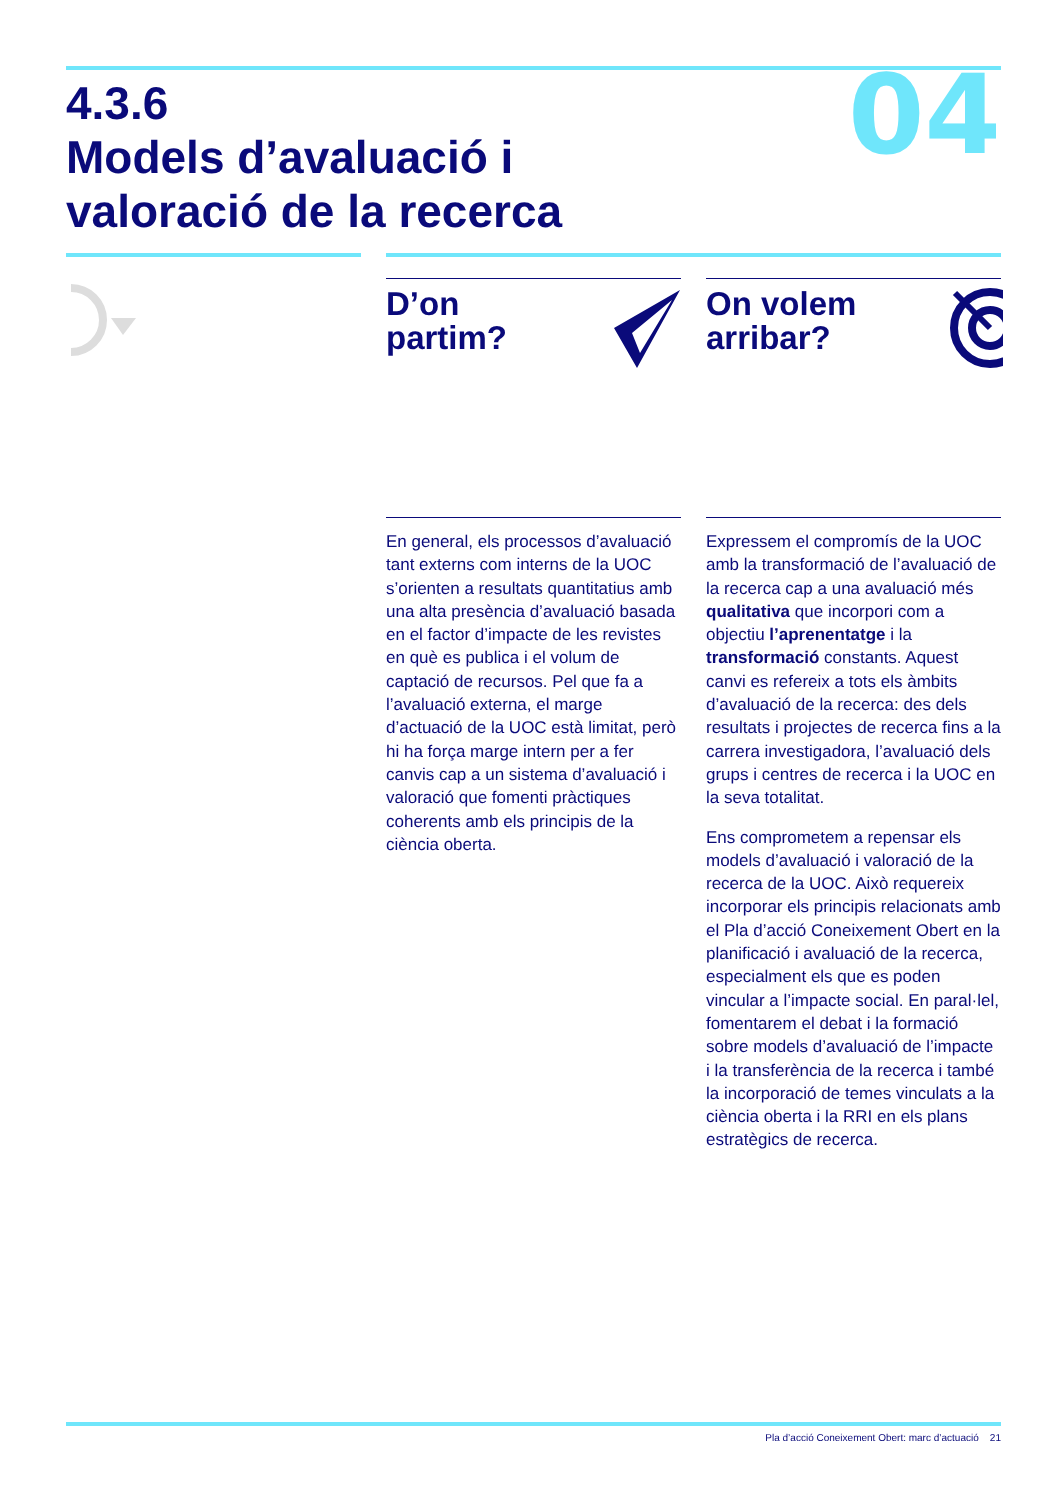04
4.3.6
Models d’avaluació i
valoració de la recerca
D’on
partim?
En general, els processos d’avaluació tant externs com interns de la UOC s’orienten a resultats quantitatius amb una alta presència d’avaluació basada en el factor d’impacte de les revistes en què es publica i el volum de captació de recursos. Pel que fa a l’avaluació externa, el marge d’actuació de la UOC està limitat, però hi ha força marge intern per a fer canvis cap a un sistema d’avaluació i valoració que fomenti pràctiques coherents amb els principis de la ciència oberta.
On volem
arribar?
Expressem el compromís de la UOC amb la transformació de l’avaluació de la recerca cap a una avaluació més qualitativa que incorpori com a objectiu l’aprenentatge i la transformació constants. Aquest canvi es refereix a tots els àmbits d’avaluació de la recerca: des dels resultats i projectes de recerca fins a la carrera investigadora, l’avaluació dels grups i centres de recerca i la UOC en la seva totalitat.
Ens comprometem a repensar els models d’avaluació i valoració de la recerca de la UOC. Això requereix incorporar els principis relacionats amb el Pla d’acció Coneixement Obert en la planificació i avaluació de la recerca, especialment els que es poden vincular a l’impacte social. En paral·lel, fomentarem el debat i la formació sobre models d’avaluació de l’impacte i la transferència de la recerca i també la incorporació de temes vinculats a la ciència oberta i la RRI en els plans estratègics de recerca.
Pla d’acció Coneixement Obert: marc d’actuació 21